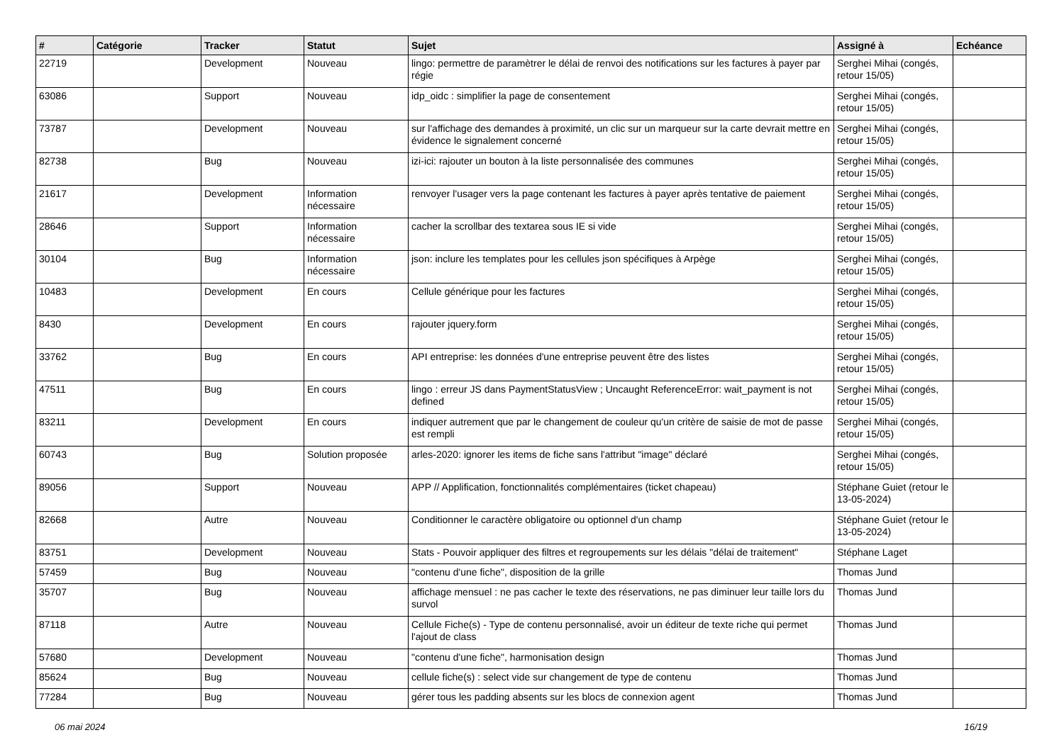| # | Catégorie | Tracker | Statut | Sujet | Assigné à | Echéance |
| --- | --- | --- | --- | --- | --- | --- |
| 22719 | | Development | Nouveau | lingo: permettre de paramètrer le délai de renvoi des notifications sur les factures à payer par régie | Serghei Mihai (congés, retour 15/05) | |
| 63086 | | Support | Nouveau | idp_oidc : simplifier la page de consentement | Serghei Mihai (congés, retour 15/05) | |
| 73787 | | Development | Nouveau | sur l'affichage des demandes à proximité, un clic sur un marqueur sur la carte devrait mettre en évidence le signalement concerné | Serghei Mihai (congés, retour 15/05) | |
| 82738 | | Bug | Nouveau | izi-ici: rajouter un bouton à la liste personnalisée des communes | Serghei Mihai (congés, retour 15/05) | |
| 21617 | | Development | Information nécessaire | renvoyer l'usager vers la page contenant les factures à payer après tentative de paiement | Serghei Mihai (congés, retour 15/05) | |
| 28646 | | Support | Information nécessaire | cacher la scrollbar des textarea sous IE si vide | Serghei Mihai (congés, retour 15/05) | |
| 30104 | | Bug | Information nécessaire | json: inclure les templates pour les cellules json spécifiques à Arpège | Serghei Mihai (congés, retour 15/05) | |
| 10483 | | Development | En cours | Cellule générique pour les factures | Serghei Mihai (congés, retour 15/05) | |
| 8430 | | Development | En cours | rajouter jquery.form | Serghei Mihai (congés, retour 15/05) | |
| 33762 | | Bug | En cours | API entreprise: les données d'une entreprise peuvent être des listes | Serghei Mihai (congés, retour 15/05) | |
| 47511 | | Bug | En cours | lingo : erreur JS dans PaymentStatusView ; Uncaught ReferenceError: wait_payment is not defined | Serghei Mihai (congés, retour 15/05) | |
| 83211 | | Development | En cours | indiquer autrement que par le changement de couleur qu'un critère de saisie de mot de passe est rempli | Serghei Mihai (congés, retour 15/05) | |
| 60743 | | Bug | Solution proposée | arles-2020: ignorer les items de fiche sans l'attribut "image" déclaré | Serghei Mihai (congés, retour 15/05) | |
| 89056 | | Support | Nouveau | APP // Applification, fonctionnalités complémentaires (ticket chapeau) | Stéphane Guiet (retour le 13-05-2024) | |
| 82668 | | Autre | Nouveau | Conditionner le caractère obligatoire ou optionnel d'un champ | Stéphane Guiet (retour le 13-05-2024) | |
| 83751 | | Development | Nouveau | Stats - Pouvoir appliquer des filtres et regroupements sur les délais "délai de traitement" | Stéphane Laget | |
| 57459 | | Bug | Nouveau | "contenu d'une fiche", disposition de la grille | Thomas Jund | |
| 35707 | | Bug | Nouveau | affichage mensuel : ne pas cacher le texte des réservations, ne pas diminuer leur taille lors du survol | Thomas Jund | |
| 87118 | | Autre | Nouveau | Cellule Fiche(s) - Type de contenu personnalisé, avoir un éditeur de texte riche qui permet l'ajout de class | Thomas Jund | |
| 57680 | | Development | Nouveau | "contenu d'une fiche", harmonisation design | Thomas Jund | |
| 85624 | | Bug | Nouveau | cellule fiche(s) : select vide sur changement de type de contenu | Thomas Jund | |
| 77284 | | Bug | Nouveau | gérer tous les padding absents sur les blocs de connexion agent | Thomas Jund | |
06 mai 2024 16/19